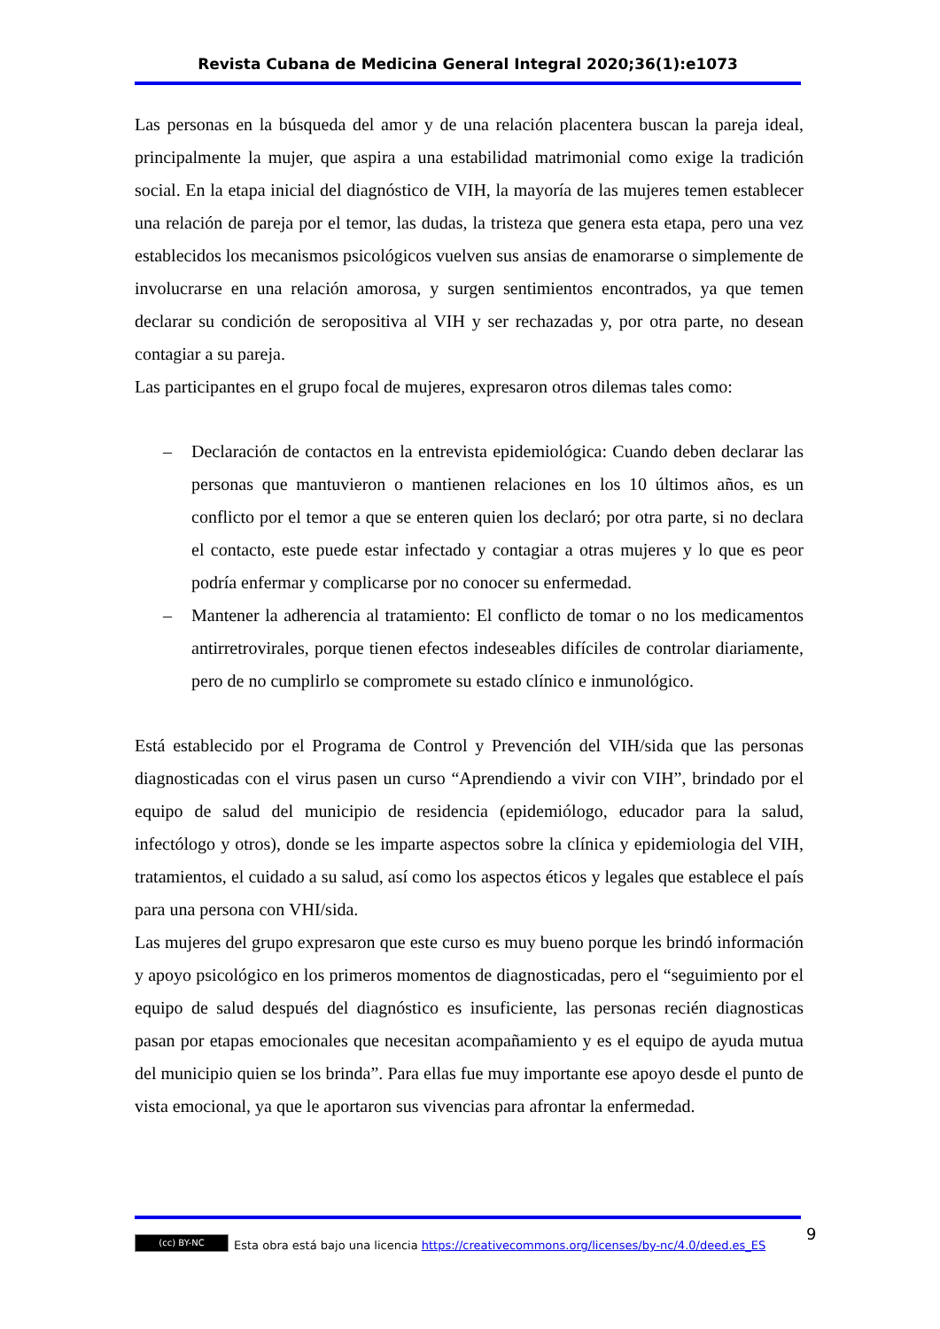Revista Cubana de Medicina General Integral 2020;36(1):e1073
Las personas en la búsqueda del amor y de una relación placentera buscan la pareja ideal, principalmente la mujer, que aspira a una estabilidad matrimonial como exige la tradición social. En la etapa inicial del diagnóstico de VIH, la mayoría de las mujeres temen establecer una relación de pareja por el temor, las dudas, la tristeza que genera esta etapa, pero una vez establecidos los mecanismos psicológicos vuelven sus ansias de enamorarse o simplemente de involucrarse en una relación amorosa, y surgen sentimientos encontrados, ya que temen declarar su condición de seropositiva al VIH y ser rechazadas y, por otra parte, no desean contagiar a su pareja.
Las participantes en el grupo focal de mujeres, expresaron otros dilemas tales como:
– Declaración de contactos en la entrevista epidemiológica: Cuando deben declarar las personas que mantuvieron o mantienen relaciones en los 10 últimos años, es un conflicto por el temor a que se enteren quien los declaró; por otra parte, si no declara el contacto, este puede estar infectado y contagiar a otras mujeres y lo que es peor podría enfermar y complicarse por no conocer su enfermedad.
– Mantener la adherencia al tratamiento: El conflicto de tomar o no los medicamentos antirretrovirales, porque tienen efectos indeseables difíciles de controlar diariamente, pero de no cumplirlo se compromete su estado clínico e inmunológico.
Está establecido por el Programa de Control y Prevención del VIH/sida que las personas diagnosticadas con el virus pasen un curso “Aprendiendo a vivir con VIH”, brindado por el equipo de salud del municipio de residencia (epidemiólogo, educador para la salud, infectólogo y otros), donde se les imparte aspectos sobre la clínica y epidemiologia del VIH, tratamientos, el cuidado a su salud, así como los aspectos éticos y legales que establece el país para una persona con VHI/sida.
Las mujeres del grupo expresaron que este curso es muy bueno porque les brindó información y apoyo psicológico en los primeros momentos de diagnosticadas, pero el “seguimiento por el equipo de salud después del diagnóstico es insuficiente, las personas recién diagnosticas pasan por etapas emocionales que necesitan acompañamiento y es el equipo de ayuda mutua del municipio quien se los brinda”. Para ellas fue muy importante ese apoyo desde el punto de vista emocional, ya que le aportaron sus vivencias para afrontar la enfermedad.
(cc) BY-NC Esta obra está bajo una licencia https://creativecommons.org/licenses/by-nc/4.0/deed.es_ES
9